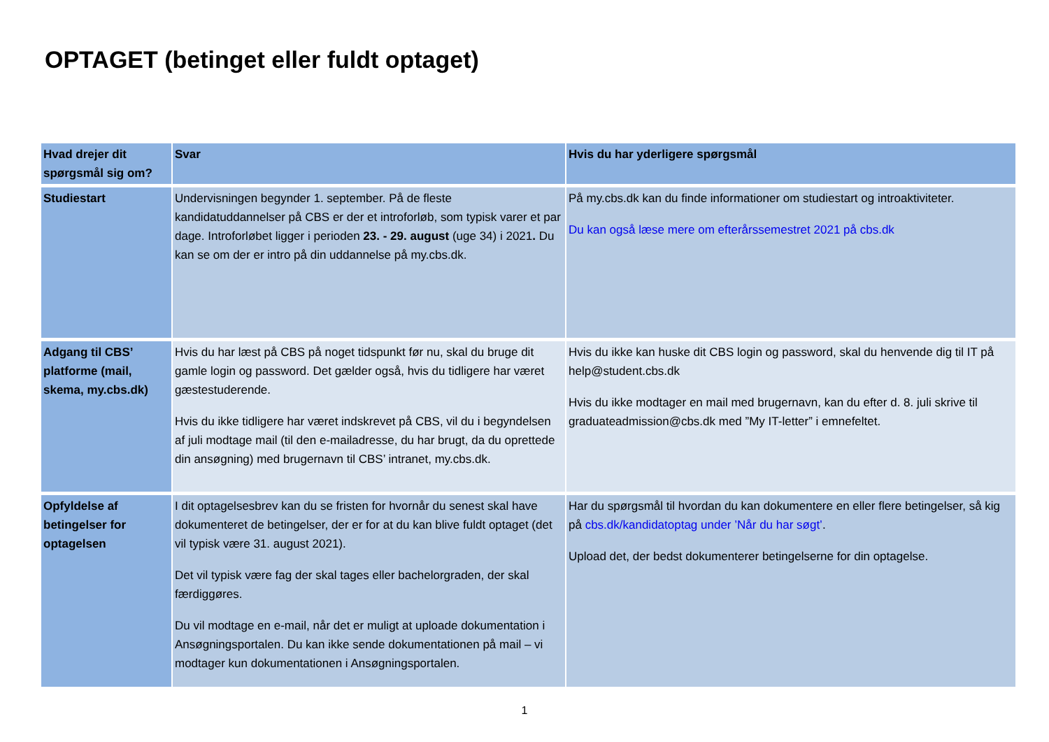OPTAGET (betinget eller fuldt optaget)
| Hvad drejer dit spørgsmål sig om? | Svar | Hvis du har yderligere spørgsmål |
| --- | --- | --- |
| Studiestart | Undervisningen begynder 1. september. På de fleste kandidatuddannelser på CBS er der et introforløb, som typisk varer et par dage. Introforløbet ligger i perioden 23. - 29. august (uge 34) i 2021 . Du kan se om der er intro på din uddannelse på my.cbs.dk. | På my.cbs.dk kan du finde informationer om studiestart og introaktiviteter. Du kan også læse mere om efterårssemestret 2021 på cbs.dk |
| Adgang til CBS’ platforme (mail, skema, my.cbs.dk) | Hvis du har læst på CBS på noget tidspunkt før nu, skal du bruge dit gamle login og password. Det gælder også, hvis du tidligere har været gæstestuderende. Hvis du ikke tidligere har været indskrevet på CBS, vil du i begyndelsen af juli modtage mail (til den e-mailadresse, du har brugt, da du oprettede din ansøgning) med brugernavn til CBS’ intranet, my.cbs.dk. | Hvis du ikke kan huske dit CBS login og password, skal du henvende dig til IT på help@student.cbs.dk Hvis du ikke modtager en mail med brugernavn, kan du efter d. 8. juli skrive til graduateadmission@cbs.dk med ”My IT-letter” i emnefeltet. |
| Opfyldelse af betingelser for optagelsen | I dit optagelsesbrev kan du se fristen for hvornår du senest skal have dokumenteret de betingelser, der er for at du kan blive fuldt optaget (det vil typisk være 31. august 2021). Det vil typisk være fag der skal tages eller bachelorgraden, der skal færdiggøres. Du vil modtage en e-mail, når det er muligt at uploade dokumentation i Ansøgningsportalen. Du kan ikke sende dokumentationen på mail – vi modtager kun dokumentationen i Ansøgningsportalen. | Har du spørgsmål til hvordan du kan dokumentere en eller flere betingelser, så kig på cbs.dk/kandidatoptag under ’Når du har søgt’ . Upload det, der bedst dokumenterer betingelserne for din optagelse. |
1